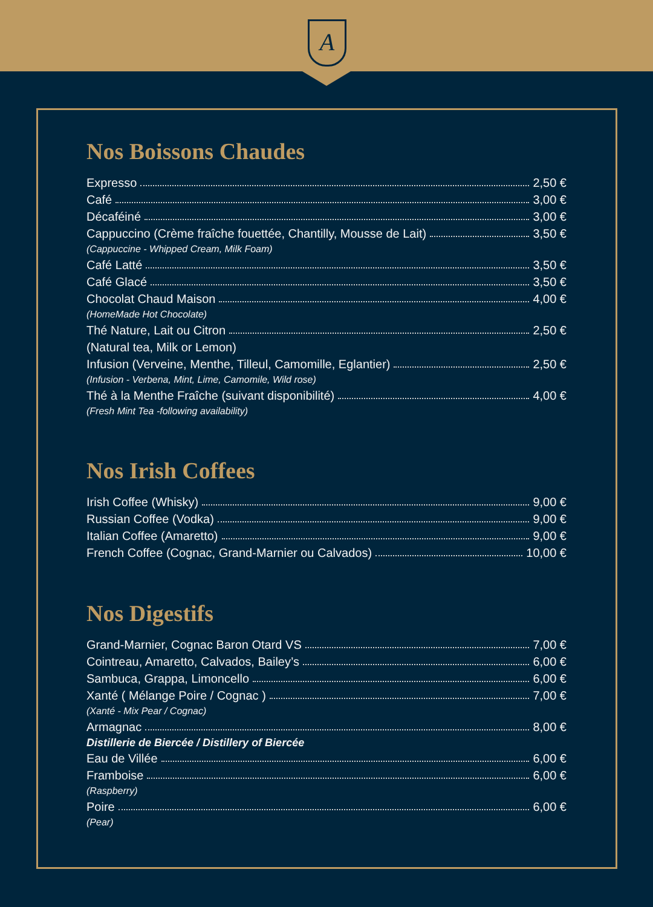A
Nos Boissons Chaudes
Expresso 2,50 €
Café 3,00 €
Décaféiné 3,00 €
Cappuccino (Crème fraîche fouettée, Chantilly, Mousse de Lait) 3,50 €
(Cappuccine - Whipped Cream, Milk Foam)
Café Latté 3,50 €
Café Glacé 3,50 €
Chocolat Chaud Maison 4,00 €
(HomeMade Hot Chocolate)
Thé Nature, Lait ou Citron 2,50 €
(Natural tea, Milk or Lemon)
Infusion (Verveine, Menthe, Tilleul, Camomille, Eglantier) 2,50 €
(Infusion - Verbena, Mint, Lime, Camomile, Wild rose)
Thé à la Menthe Fraîche (suivant disponibilité) 4,00 €
(Fresh Mint Tea -following availability)
Nos Irish Coffees
Irish Coffee (Whisky) 9,00 €
Russian Coffee (Vodka) 9,00 €
Italian Coffee (Amaretto) 9,00 €
French Coffee (Cognac, Grand-Marnier ou Calvados) 10,00 €
Nos Digestifs
Grand-Marnier, Cognac Baron Otard VS 7,00 €
Cointreau, Amaretto, Calvados, Bailey’s 6,00 €
Sambuca, Grappa, Limoncello 6,00 €
Xanté ( Mélange Poire / Cognac ) 7,00 €
(Xanté - Mix Pear / Cognac)
Armagnac 8,00 €
Distillerie de Biercée / Distillery of Biercée
Eau de Villée 6,00 €
Framboise 6,00 €
(Raspberry)
Poire 6,00 €
(Pear)